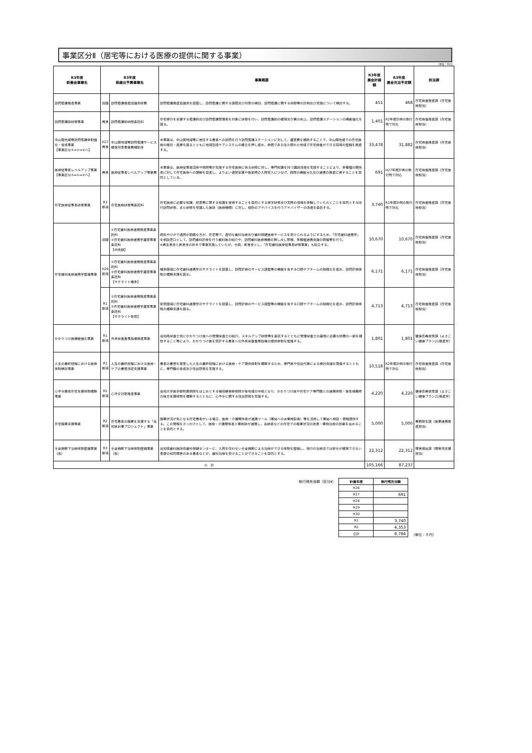事業区分Ⅱ（居宅等における医療の提供に関する事業）
（単位：千円）
| R3年度 新基金事業名 | R3年度 県歳出予算事業名 | | 事業概要 | R3年度 基金計画額 | R3年度 基金充当予定額 | 担当課 |
| --- | --- | --- | --- | --- | --- | --- |
| 訪問看護推進事業 | 旧国 | 訪問看護推進協議会経費 | 訪問看護推進協議会を設置し、訪問看護に関する課題及び対策の検討、訪問看護に関する研修等の計画及び実施について検討する。 | 451 | 468 | 在宅療養推進課（在宅医療担当） |
| 訪問看護師研修事業 | 再基 | 訪問看護師研修委託料 | 在宅移行を支援する看護師及び訪問看護管理者を対象に研修を行い、訪問看護師の確保及び質の向上、訪問看護ステーションの機能強化を図る。 | 1,401 | R2年度計画の執行残で対応 | 在宅療養推進課（在宅医療担当） |
| 中山間地域等訪問看護体制強化・育成事業 【事業区分②⇒①⇒②へ】 | H27 再基 | 中山間地域等訪問看護サービス確保対策事業費補助金 | 本事業は、中山間地域等に居住する患者への訪問を行う訪問看護ステーションに対して、運営費を補助することで、中山間地域での在宅医療の維持・進展を図るとともに地域包括ケアシステムの確立を押し進め、命題である住み慣れた地域で在宅療養ができる環境の整備を推進する。 | 33,478 | 31,882 | 在宅療養推進課（在宅医療担当） |
| 医療従事者レベルアップ事業【事業区分②⇒①⇒②へ】 | 再基 | 医療従事者レベルアップ事業費 | 本事業は、医療従事者団体や病院等が実施する在宅医療に係る研修に対し、専門知識を持つ講師派遣を実施することにより、多職種の関係者に対して在宅医療への理解を促進し、よりよい退院支援や急変時の入院受入につなげ、病院の機能分化及び連携の推進に資することを目的としている。 | 691 | H27年度計画の執行残で対応 | 在宅療養推進課（在宅医療担当） |
| 在宅医療従事者研修事業 | R3 新規 | 在宅医療研修等委託料 | 在宅医療に必要な知識、経営等に関する知識を習得することを目的とする座学研修及び実際の現場を体験していただくことを目的とする同行訪問研修、また研修を受講した医師（医療機関）に対し、個別のアドバイスを行うアドバイザーの派遣を委託する。 | 3,740 | R1年度計画の執行残で対応 | 在宅療養推進課（在宅医療担当） |
| 在宅歯科医療連携室整備事業 | 旧国 | ①在宅歯科医療連携推進事業委託料 ②在宅歯科医療連携室運営事業委託料 【中央部】 | 病気やけがで通院が困難な方が、在宅等で、適切な歯科治療及び歯科保健医療サービスを受けられるようにするため、「在宅歯科連携室」を相談窓口として、訪問歯科診療を行う歯科医の紹介や、訪問歯科医療機器の貸し出し管理、多職種連携会議の開催等を行う。 ※再生基金と新基金の折半で事業実施していたが、全額、新基金とし、「在宅歯科医療従事者研修事業」も統合する。 | 10,670 | 10,670 | 在宅療養推進課（在宅医療担当） |
| | H29 新規 | ①在宅歯科医療連携推進事業委託料 ②在宅歯科医療連携室運営事業委託料 【サテライト幡多】 | 幡多圏域に在宅歯科連携室のサテライトを設置し、訪問診療のサービス調整等の機能を有する口腔ケアチームの組織化を進め、訪問診療体制の構築支援を図る。 | 6,171 | 6,171 | 在宅療養推進課（在宅医療担当） |
| | R1 新規 | ①在宅歯科医療連携推進事業委託料 ②在宅歯科医療連携室運営事業委託料 【サテライト安芸】 | 安芸圏域に在宅歯科連携室のサテライトを設置し、訪問診療のサービス調整等の機能を有する口腔ケアチームの組織化を進め、訪問診療体制の構築支援を図る。 | 4,713 | 4,713 | 在宅療養推進課（在宅医療担当） |
| かかりつけ医機能強化事業 | R1 新規 | 外来栄養食事指導推進事業 | 高知県栄養士会にかかりつけ医への管理栄養士の紹介、スキルアップ研修等を委託するとともに管理栄養士の雇用に必要な経費の一部を補助すること等により、かかりつけ医を受診する患者への外来栄養食事指導の提供体制を整備する。 | 1,801 | 1,801 | 健康長寿政策課（よさこい健康プラン21推進室） |
| 人生の最終段階における医療体制検討事業 | R1 新規 | 人生の最終段階における医療・ケアの意思決定支援事業 | 患者の意思を尊重した人生の最終段階における医療・ケア提供体制を構築するため、専門家や住民代表による検討会議を開催するとともに、専門職の育成及び住民啓発を実施する。 | 10,518 | R2年度計画の執行残で対応 | 在宅療養推進課（在宅医療担当） |
| 心不全患者在宅支援体制構築事業 | R2 新規 | 心不全対策推進事業 | 高知大学医学部附属病院をはじめとする循環器基幹病院が各地域の中核となり、かかりつけ医や在宅ケア専門職との連携体制・急性増悪時の後方支援体制を構築するとともに、心不全に関する住民啓発を実施する。 | 4,220 | 4,220 | 健康長寿政策課（よさこい健康プラン21推進室） |
| 在宅服薬支援事業 | R2 新規 | 在宅患者の服薬を支援する「高知家お薬プロジェクト」事業 | 服薬状況が気になる在宅患者がいる場合、医療・介護関係者が連携ツール（薬局へのお薬相談書）等を活用して薬局へ相談・情報提供する。この情報をきっかけとして、医療・介護関係者と薬剤師が連携し、高齢者などの在宅での服薬状況の改善・薬物治療の効果を高めることを目的とする。 | 5,000 | 5,000 | 薬務衛生課（医薬連携推進担当） |
| 全身麻酔下治療体制整備事業（仮） | R3 新規 | 全身麻酔下治療体制整備事業（仮） | 高知県歯科医師会歯科保健センターに、入院を伴わない全身麻酔による治療ができる体制を整備し、現行の治療法では安全が確保できない重度の知的障害のある患者などが、歯科治療を受けることができることを目的とする。 | 22,312 | 22,312 | 障害福祉課（障害児支援担当） |
| 小 計 | | | | 105,166 | 87,237 | |
執行残充当額（区分Ⅱ）
| 計画年度 | 執行残充当額 |
| --- | --- |
| H26 | |
| H27 | 691 |
| H28 | |
| H29 | |
| H30 | |
| R1 | 3,740 |
| R2 | 4,353 |
| 合計 | 8,784 |
（単位：千円）